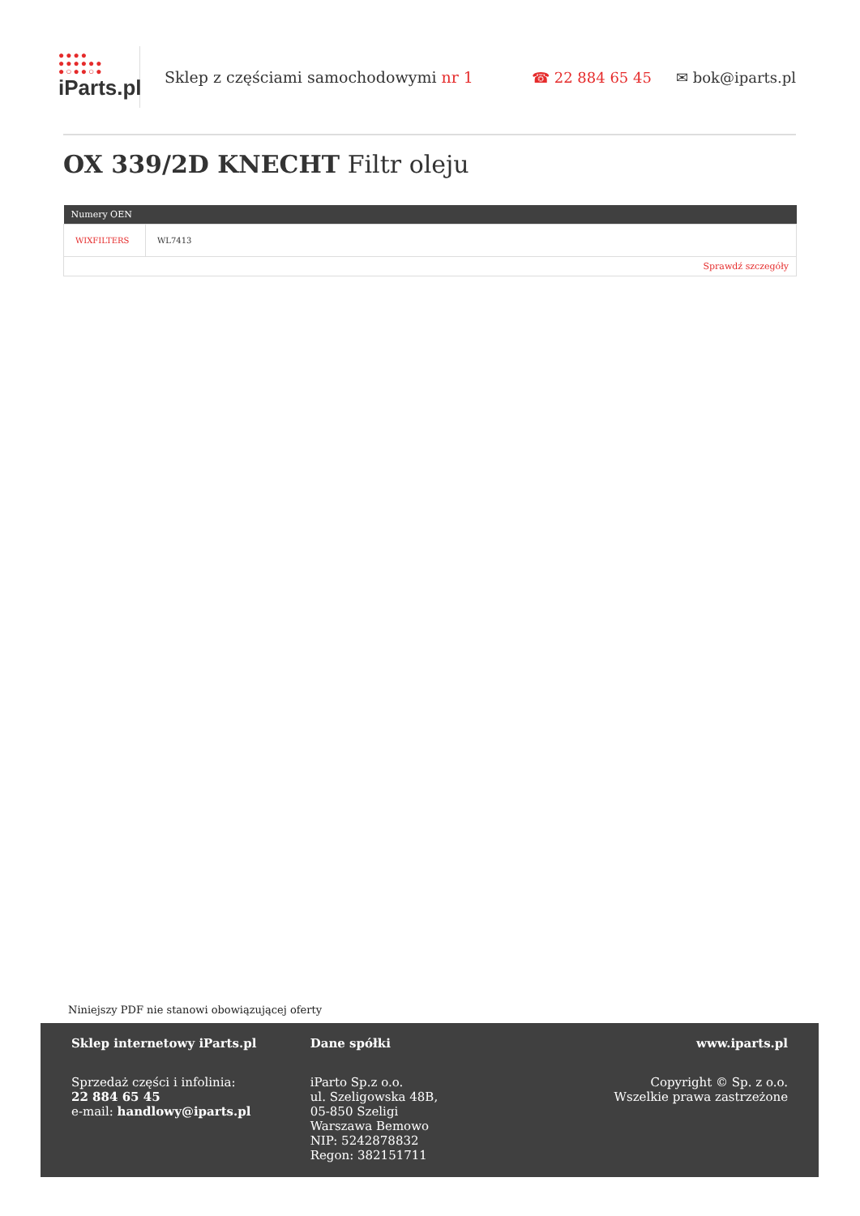●●●●
●●●●●●
●○●●○●
iParts.pl
Sklep z częściami samochodowymi nr 1
☎ 22 884 65 45 ✉ bok@iparts.pl
OX 339/2D KNECHT Filtr oleju
| Numery OEN | |
| --- | --- |
| WIXFILTERS | WL7413 |
| Sprawdź szczegóły | |
Niniejszy PDF nie stanowi obowiązującej oferty
Sklep internetowy iParts.pl
Sprzedaż części i infolinia:
22 884 65 45
e-mail: handlowy@iparts.pl
Dane spółki
iParto Sp.z o.o.
ul. Szeligowska 48B,
05-850 Szeligi
Warszawa Bemowo
NIP: 5242878832
Regon: 382151711
www.iparts.pl
Copyright © Sp. z o.o.
Wszelkie prawa zastrzeżone